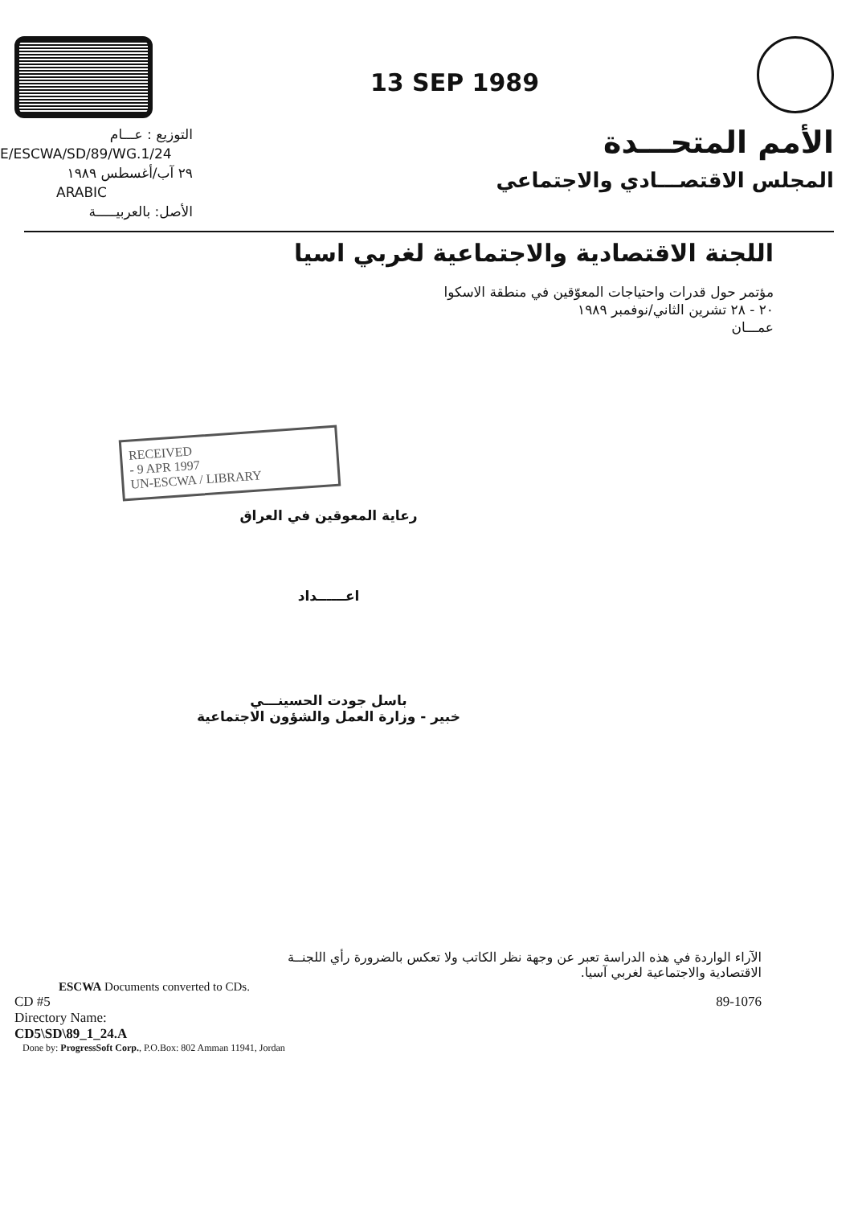13 SEP 1989
التوزيع : عـــام
E/ESCWA/SD/89/WG.1/24
٢٩ آب/أغسطس ١٩٨٩
ARABIC
الأصل: بالعربيـــــة
الأمم المتحـــدة
المجلس الاقتصـــادي والاجتماعي
اللجنة الاقتصادية والاجتماعية لغربي اسيا
مؤتمر حول قدرات واحتياجات المعوّقين في منطقة الاسكوا
٢٠ - ٢٨ تشرين الثاني/نوفمبر ١٩٨٩
عمـــان
RECEIVED
- 9 APR 1997
UN-ESCWA / LIBRARY
رعاية المعوقين في العراق
اعــــــداد
باسل جودت الحسينـــي
خبير - وزارة العمل والشؤون الاجتماعية
الآراء الواردة في هذه الدراسة تعبر عن وجهة نظر الكاتب ولا تعكس بالضرورة رأي اللجنــة
الاقتصادية والاجتماعية لغربي آسيا.
ESCWA Documents converted to CDs.
CD #5 89-1076
Directory Name:
CD5\SD\89_1_24.A
Done by: ProgressSoft Corp., P.O.Box: 802 Amman 11941, Jordan